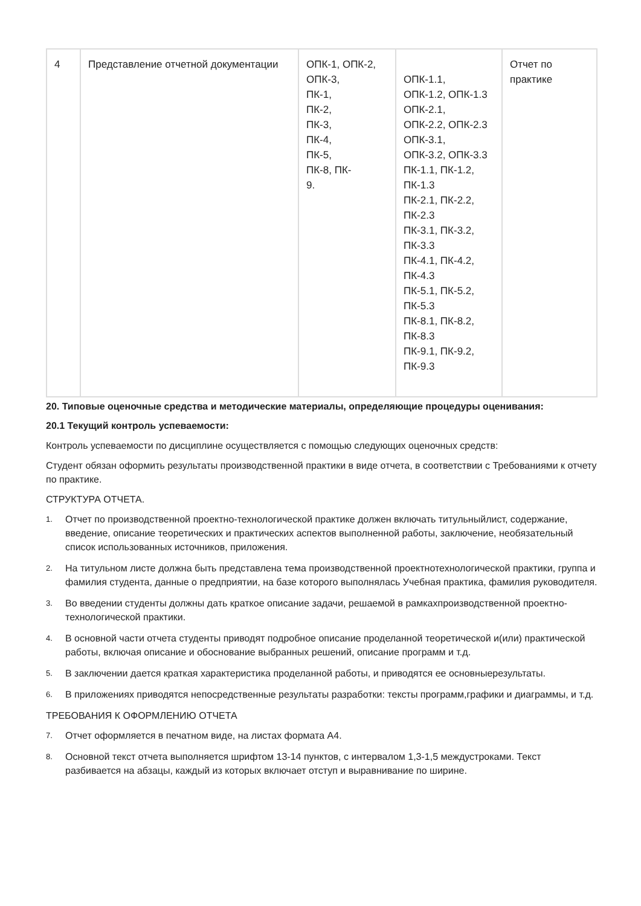| 4 | Представление отчетной документации | ОПК-1, ОПК-2, ОПК-3, ПК-1, ПК-2, ПК-3, ПК-4, ПК-5, ПК-8, ПК- 9. | ОПК-1.1, ОПК-1.2, ОПК-1.3 ОПК-2.1, ОПК-2.2, ОПК-2.3 ОПК-3.1, ОПК-3.2, ОПК-3.3 ПК-1.1, ПК-1.2, ПК-1.3 ПК-2.1, ПК-2.2, ПК-2.3 ПК-3.1, ПК-3.2, ПК-3.3 ПК-4.1, ПК-4.2, ПК-4.3 ПК-5.1, ПК-5.2, ПК-5.3 ПК-8.1, ПК-8.2, ПК-8.3 ПК-9.1, ПК-9.2, ПК-9.3 | Отчет по практике |
20. Типовые оценочные средства и методические материалы, определяющие процедуры оценивания:
20.1 Текущий контроль успеваемости:
Контроль успеваемости по дисциплине осуществляется с помощью следующих оценочных средств:
Студент обязан оформить результаты производственной практики в виде отчета, в соответствии с Требованиями к отчету по практике.
СТРУКТУРА ОТЧЕТА.
1. Отчет по производственной проектно-технологической практике должен включать титульныйлист, содержание, введение, описание теоретических и практических аспектов выполненной работы, заключение, необязательный список использованных источников, приложения.
2. На титульном листе должна быть представлена тема производственной проектнотехнологической практики, группа и фамилия студента, данные о предприятии, на базе которого выполнялась Учебная практика, фамилия руководителя.
3. Во введении студенты должны дать краткое описание задачи, решаемой в рамкахпроизводственной проектно-технологической практики.
4. В основной части отчета студенты приводят подробное описание проделанной теоретической и(или) практической работы, включая описание и обоснование выбранных решений, описание программ и т.д.
5. В заключении дается краткая характеристика проделанной работы, и приводятся ее основныерезультаты.
6. В приложениях приводятся непосредственные результаты разработки: тексты программ,графики и диаграммы, и т.д.
ТРЕБОВАНИЯ К ОФОРМЛЕНИЮ ОТЧЕТА
7. Отчет оформляется в печатном виде, на листах формата А4.
8. Основной текст отчета выполняется шрифтом 13-14 пунктов, с интервалом 1,3-1,5 междустроками. Текст разбивается на абзацы, каждый из которых включает отступ и выравнивание по ширине.